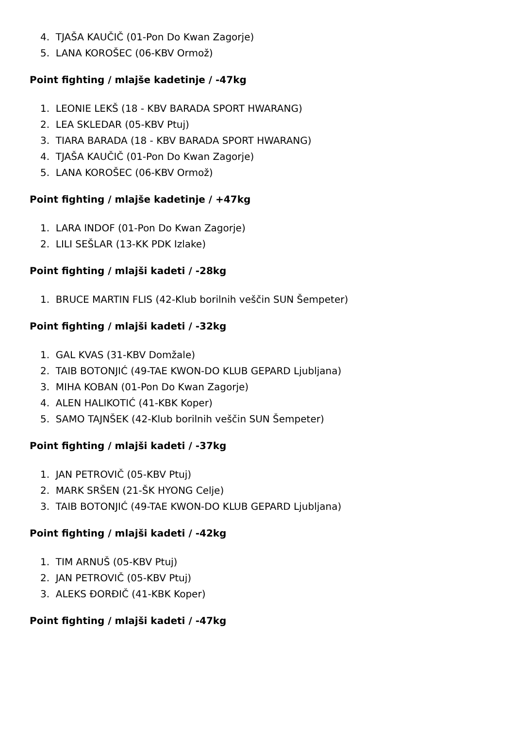4. TJAŠA KAUČIČ (01-Pon Do Kwan Zagorje)
5. LANA KOROŠEC (06-KBV Ormož)
Point fighting / mlajše kadetinje / -47kg
1. LEONIE LEKŠ (18 - KBV BARADA SPORT HWARANG)
2. LEA SKLEDAR (05-KBV Ptuj)
3. TIARA BARADA (18 - KBV BARADA SPORT HWARANG)
4. TJAŠA KAUČIČ (01-Pon Do Kwan Zagorje)
5. LANA KOROŠEC (06-KBV Ormož)
Point fighting / mlajše kadetinje / +47kg
1. LARA INDOF (01-Pon Do Kwan Zagorje)
2. LILI SEŠLAR (13-KK PDK Izlake)
Point fighting / mlajši kadeti / -28kg
1. BRUCE MARTIN FLIS (42-Klub borilnih veščin SUN Šempeter)
Point fighting / mlajši kadeti / -32kg
1. GAL KVAS (31-KBV Domžale)
2. TAIB BOTONJIĆ (49-TAE KWON-DO KLUB GEPARD Ljubljana)
3. MIHA KOBAN (01-Pon Do Kwan Zagorje)
4. ALEN HALIKOTIĆ (41-KBK Koper)
5. SAMO TAJNŠEK (42-Klub borilnih veščin SUN Šempeter)
Point fighting / mlajši kadeti / -37kg
1. JAN PETROVIČ (05-KBV Ptuj)
2. MARK SRŠEN (21-ŠK HYONG Celje)
3. TAIB BOTONJIĆ (49-TAE KWON-DO KLUB GEPARD Ljubljana)
Point fighting / mlajši kadeti / -42kg
1. TIM ARNUŠ (05-KBV Ptuj)
2. JAN PETROVIČ (05-KBV Ptuj)
3. ALEKS ĐORĐIČ (41-KBK Koper)
Point fighting / mlajši kadeti / -47kg